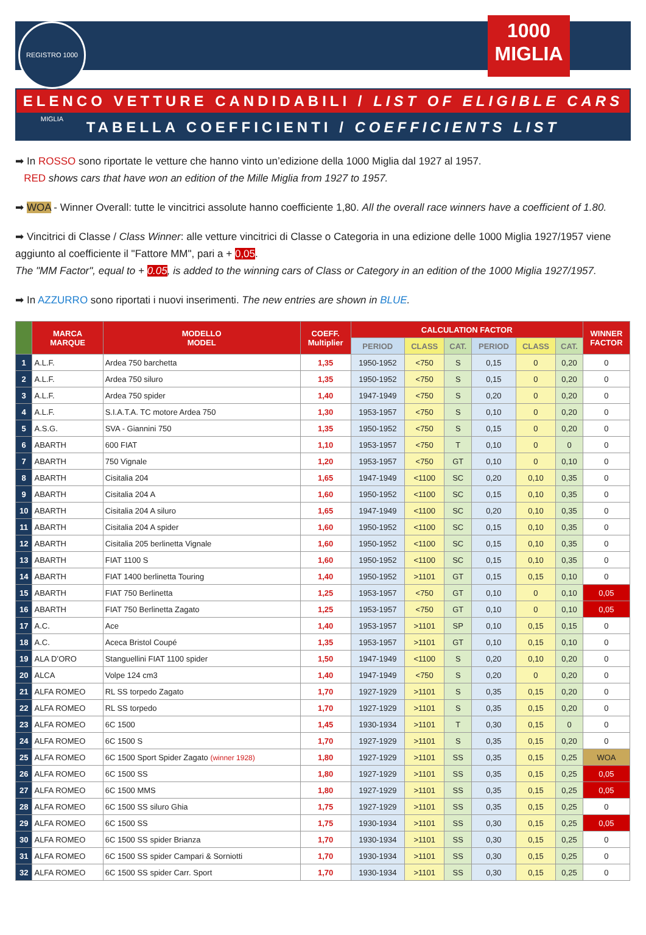REGISTRO 1000 MIGLIA
1000
MIGLIA
ELENCO VETTURE CANDIDABILI / LIST OF ELIGIBLE CARS
TABELLA COEFFICIENTI / COEFFICIENTS LIST
➡ In ROSSO sono riportate le vetture che hanno vinto un’edizione della 1000 Miglia dal 1927 al 1957.
RED shows cars that have won an edition of the Mille Miglia from 1927 to 1957.
➡ WOA - Winner Overall: tutte le vincitrici assolute hanno coefficiente 1,80. All the overall race winners have a coefficient of 1.80.
➡ Vincitrici di Classe / Class Winner: alle vetture vincitrici di Classe o Categoria in una edizione delle 1000 Miglia 1927/1957 viene aggiunto al coefficiente il "Fattore MM", pari a + 0,05.
The "MM Factor", equal to + 0.05, is added to the winning cars of Class or Category in an edition of the 1000 Miglia 1927/1957.
➡ In AZZURRO sono riportati i nuovi inserimenti. The new entries are shown in BLUE.
| | MARCA MARQUE | MODELLO MODEL | COEFF. Multiplier | CALCULATION FACTOR | | | | | | WINNER FACTOR |
| --- | --- | --- | --- | --- | --- | --- | --- | --- | --- | --- |
| | | | | PERIOD | CLASS | CAT. | PERIOD | CLASS | CAT. | |
| 1 | A.L.F. | Ardea 750 barchetta | 1,35 | 1950-1952 | <750 | S | 0,15 | 0 | 0,20 | 0 |
| 2 | A.L.F. | Ardea 750 siluro | 1,35 | 1950-1952 | <750 | S | 0,15 | 0 | 0,20 | 0 |
| 3 | A.L.F. | Ardea 750 spider | 1,40 | 1947-1949 | <750 | S | 0,20 | 0 | 0,20 | 0 |
| 4 | A.L.F. | S.I.A.T.A. TC motore Ardea 750 | 1,30 | 1953-1957 | <750 | S | 0,10 | 0 | 0,20 | 0 |
| 5 | A.S.G. | SVA - Giannini 750 | 1,35 | 1950-1952 | <750 | S | 0,15 | 0 | 0,20 | 0 |
| 6 | ABARTH | 600 FIAT | 1,10 | 1953-1957 | <750 | T | 0,10 | 0 | 0 | 0 |
| 7 | ABARTH | 750 Vignale | 1,20 | 1953-1957 | <750 | GT | 0,10 | 0 | 0,10 | 0 |
| 8 | ABARTH | Cisitalia 204 | 1,65 | 1947-1949 | <1100 | SC | 0,20 | 0,10 | 0,35 | 0 |
| 9 | ABARTH | Cisitalia 204 A | 1,60 | 1950-1952 | <1100 | SC | 0,15 | 0,10 | 0,35 | 0 |
| 10 | ABARTH | Cisitalia 204 A siluro | 1,65 | 1947-1949 | <1100 | SC | 0,20 | 0,10 | 0,35 | 0 |
| 11 | ABARTH | Cisitalia 204 A spider | 1,60 | 1950-1952 | <1100 | SC | 0,15 | 0,10 | 0,35 | 0 |
| 12 | ABARTH | Cisitalia 205 berlinetta Vignale | 1,60 | 1950-1952 | <1100 | SC | 0,15 | 0,10 | 0,35 | 0 |
| 13 | ABARTH | FIAT 1100 S | 1,60 | 1950-1952 | <1100 | SC | 0,15 | 0,10 | 0,35 | 0 |
| 14 | ABARTH | FIAT 1400 berlinetta Touring | 1,40 | 1950-1952 | >1101 | GT | 0,15 | 0,15 | 0,10 | 0 |
| 15 | ABARTH | FIAT 750 Berlinetta | 1,25 | 1953-1957 | <750 | GT | 0,10 | 0 | 0,10 | 0,05 |
| 16 | ABARTH | FIAT 750 Berlinetta Zagato | 1,25 | 1953-1957 | <750 | GT | 0,10 | 0 | 0,10 | 0,05 |
| 17 | A.C. | Ace | 1,40 | 1953-1957 | >1101 | SP | 0,10 | 0,15 | 0,15 | 0 |
| 18 | A.C. | Aceca Bristol Coupé | 1,35 | 1953-1957 | >1101 | GT | 0,10 | 0,15 | 0,10 | 0 |
| 19 | ALA D’ORO | Stanguellini FIAT 1100 spider | 1,50 | 1947-1949 | <1100 | S | 0,20 | 0,10 | 0,20 | 0 |
| 20 | ALCA | Volpe 124 cm3 | 1,40 | 1947-1949 | <750 | S | 0,20 | 0 | 0,20 | 0 |
| 21 | ALFA ROMEO | RL SS torpedo Zagato | 1,70 | 1927-1929 | >1101 | S | 0,35 | 0,15 | 0,20 | 0 |
| 22 | ALFA ROMEO | RL SS torpedo | 1,70 | 1927-1929 | >1101 | S | 0,35 | 0,15 | 0,20 | 0 |
| 23 | ALFA ROMEO | 6C 1500 | 1,45 | 1930-1934 | >1101 | T | 0,30 | 0,15 | 0 | 0 |
| 24 | ALFA ROMEO | 6C 1500 S | 1,70 | 1927-1929 | >1101 | S | 0,35 | 0,15 | 0,20 | 0 |
| 25 | ALFA ROMEO | 6C 1500 Sport Spider Zagato (winner 1928) | 1,80 | 1927-1929 | >1101 | SS | 0,35 | 0,15 | 0,25 | WOA |
| 26 | ALFA ROMEO | 6C 1500 SS | 1,80 | 1927-1929 | >1101 | SS | 0,35 | 0,15 | 0,25 | 0,05 |
| 27 | ALFA ROMEO | 6C 1500 MMS | 1,80 | 1927-1929 | >1101 | SS | 0,35 | 0,15 | 0,25 | 0,05 |
| 28 | ALFA ROMEO | 6C 1500 SS siluro Ghia | 1,75 | 1927-1929 | >1101 | SS | 0,35 | 0,15 | 0,25 | 0 |
| 29 | ALFA ROMEO | 6C 1500 SS | 1,75 | 1930-1934 | >1101 | SS | 0,30 | 0,15 | 0,25 | 0,05 |
| 30 | ALFA ROMEO | 6C 1500 SS spider Brianza | 1,70 | 1930-1934 | >1101 | SS | 0,30 | 0,15 | 0,25 | 0 |
| 31 | ALFA ROMEO | 6C 1500 SS spider Campari & Sorniotti | 1,70 | 1930-1934 | >1101 | SS | 0,30 | 0,15 | 0,25 | 0 |
| 32 | ALFA ROMEO | 6C 1500 SS spider Carr. Sport | 1,70 | 1930-1934 | >1101 | SS | 0,30 | 0,15 | 0,25 | 0 |